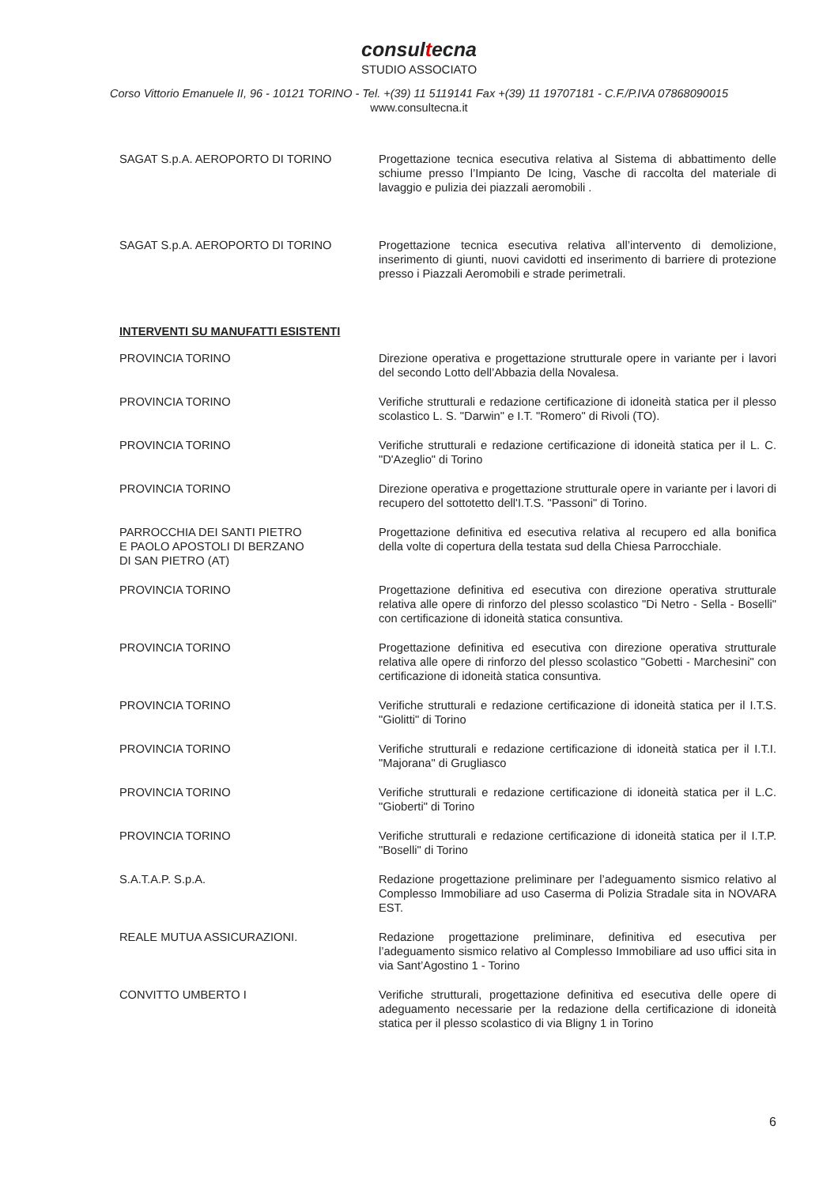consultecna
STUDIO ASSOCIATO
Corso Vittorio Emanuele II, 96 - 10121 TORINO - Tel. +(39) 11 5119141 Fax +(39) 11 19707181 - C.F./P.IVA 07868090015
www.consultecna.it
SAGAT S.p.A. AEROPORTO DI TORINO Progettazione tecnica esecutiva relativa al Sistema di abbattimento delle schiume presso l’Impianto De Icing, Vasche di raccolta del materiale di lavaggio e pulizia dei piazzali aeromobili .
SAGAT S.p.A. AEROPORTO DI TORINO Progettazione tecnica esecutiva relativa all’intervento di demolizione, inserimento di giunti, nuovi cavidotti ed inserimento di barriere di protezione presso i Piazzali Aeromobili e strade perimetrali.
INTERVENTI SU MANUFATTI ESISTENTI
PROVINCIA TORINO Direzione operativa e progettazione strutturale opere in variante per i lavori del secondo Lotto dell’Abbazia della Novalesa.
PROVINCIA TORINO Verifiche strutturali e redazione certificazione di idoneità statica per il plesso scolastico L. S. "Darwin" e I.T. "Romero" di Rivoli (TO).
PROVINCIA TORINO Verifiche strutturali e redazione certificazione di idoneità statica per il L. C. "D'Azeglio" di Torino
PROVINCIA TORINO Direzione operativa e progettazione strutturale opere in variante per i lavori di recupero del sottotetto dell'I.T.S. "Passoni" di Torino.
PARROCCHIA DEI SANTI PIETRO
E PAOLO APOSTOLI DI BERZANO
DI SAN PIETRO (AT)
Progettazione definitiva ed esecutiva relativa al recupero ed alla bonifica della volte di copertura della testata sud della Chiesa Parrocchiale.
PROVINCIA TORINO Progettazione definitiva ed esecutiva con direzione operativa strutturale relativa alle opere di rinforzo del plesso scolastico "Di Netro - Sella - Boselli" con certificazione di idoneità statica consuntiva.
PROVINCIA TORINO Progettazione definitiva ed esecutiva con direzione operativa strutturale relativa alle opere di rinforzo del plesso scolastico "Gobetti - Marchesini" con certificazione di idoneità statica consuntiva.
PROVINCIA TORINO Verifiche strutturali e redazione certificazione di idoneità statica per il I.T.S. "Giolitti" di Torino
PROVINCIA TORINO Verifiche strutturali e redazione certificazione di idoneità statica per il I.T.I. "Majorana" di Grugliasco
PROVINCIA TORINO Verifiche strutturali e redazione certificazione di idoneità statica per il L.C. "Gioberti" di Torino
PROVINCIA TORINO Verifiche strutturali e redazione certificazione di idoneità statica per il I.T.P. "Boselli" di Torino
S.A.T.A.P. S.p.A. Redazione progettazione preliminare per l’adeguamento sismico relativo al Complesso Immobiliare ad uso Caserma di Polizia Stradale sita in NOVARA EST.
REALE MUTUA ASSICURAZIONI. Redazione progettazione preliminare, definitiva ed esecutiva per l’adeguamento sismico relativo al Complesso Immobiliare ad uso uffici sita in via Sant’Agostino 1 - Torino
CONVITTO UMBERTO I Verifiche strutturali, progettazione definitiva ed esecutiva delle opere di adeguamento necessarie per la redazione della certificazione di idoneità statica per il plesso scolastico di via Bligny 1 in Torino
6